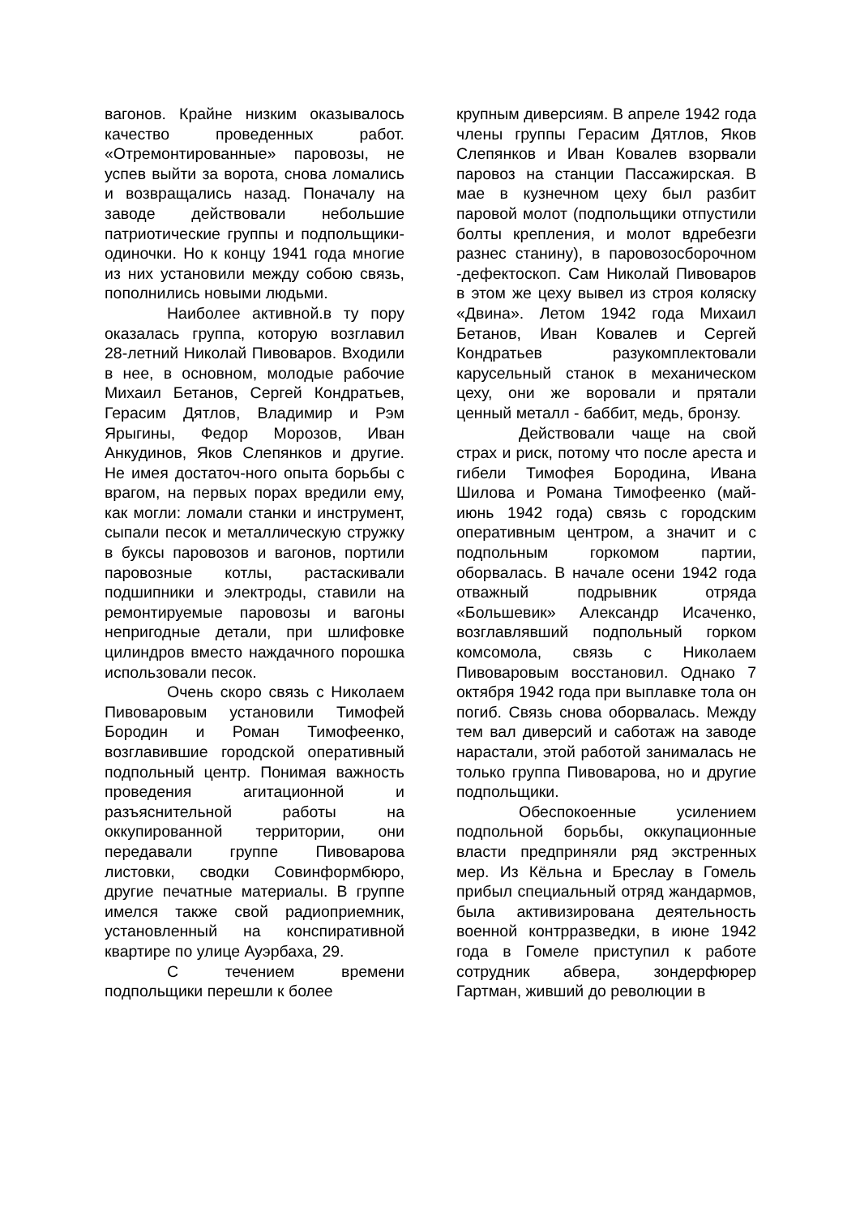вагонов. Крайне низким оказывалось качество проведенных работ. «Отремонтированные» паровозы, не успев выйти за ворота, снова ломались и возвращались назад. Поначалу на заводе действовали небольшие патриотические группы и подпольщики-одиночки. Но к концу 1941 года многие из них установили между собою связь, пополнились новыми людьми.
Наиболее активной.в ту пору оказалась группа, которую возглавил 28-летний Николай Пивоваров. Входили в нее, в основном, молодые рабочие Михаил Бетанов, Сергей Кондратьев, Герасим Дятлов, Владимир и Рэм Ярыгины, Федор Морозов, Иван Анкудинов, Яков Слепянков и другие. Не имея достаточ-ного опыта борьбы с врагом, на первых порах вредили ему, как могли: ломали станки и инструмент, сыпали песок и металлическую стружку в буксы паровозов и вагонов, портили паровозные котлы, растаскивали подшипники и электроды, ставили на ремонтируемые паровозы и вагоны непригодные детали, при шлифовке цилиндров вместо наждачного порошка использовали песок.
Очень скоро связь с Николаем Пивоваровым установили Тимофей Бородин и Роман Тимофеенко, возглавившие городской оперативный подпольный центр. Понимая важность проведения агитационной и разъяснительной работы на оккупированной территории, они передавали группе Пивоварова листовки, сводки Совинформбюро, другие печатные материалы. В группе имелся также свой радиоприемник, установленный на конспиративной квартире по улице Ауэрбаха, 29.
С течением времени подпольщики перешли к более
крупным диверсиям. В апреле 1942 года члены группы Герасим Дятлов, Яков Слепянков и Иван Ковалев взорвали паровоз на станции Пассажирская. В мае в кузнечном цеху был разбит паровой молот (подпольщики отпустили болты крепления, и молот вдребезги разнес станину), в паровозосборочном -дефектоскоп. Сам Николай Пивоваров в этом же цеху вывел из строя коляску «Двина». Летом 1942 года Михаил Бетанов, Иван Ковалев и Сергей Кондратьев разукомплектовали карусельный станок в механическом цеху, они же воровали и прятали ценный металл - баббит, медь, бронзу.
Действовали чаще на свой страх и риск, потому что после ареста и гибели Тимофея Бородина, Ивана Шилова и Романа Тимофеенко (май-июнь 1942 года) связь с городским оперативным центром, а значит и с подпольным горкомом партии, оборвалась. В начале осени 1942 года отважный подрывник отряда «Большевик» Александр Исаченко, возглавлявший подпольный горком комсомола, связь с Николаем Пивоваровым восстановил. Однако 7 октября 1942 года при выплавке тола он погиб. Связь снова оборвалась. Между тем вал диверсий и саботаж на заводе нарастали, этой работой занималась не только группа Пивоварова, но и другие подпольщики.
Обеспокоенные усилением подпольной борьбы, оккупационные власти предприняли ряд экстренных мер. Из Кёльна и Бреслау в Гомель прибыл специальный отряд жандармов, была активизирована деятельность военной контрразведки, в июне 1942 года в Гомеле приступил к работе сотрудник абвера, зондерфюрер Гартман, живший до революции в